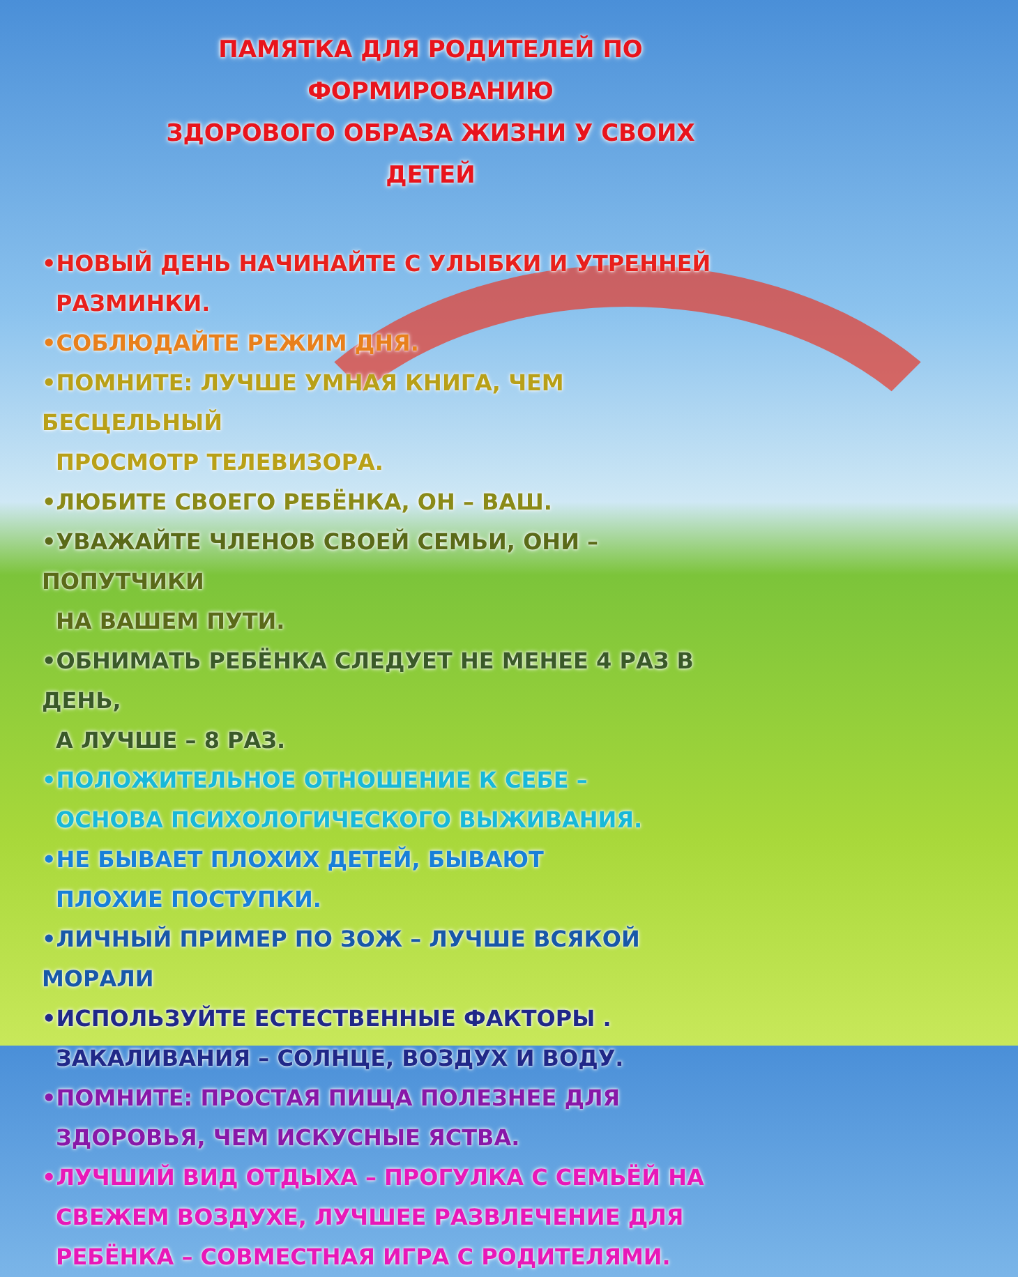ПАМЯТКА ДЛЯ РОДИТЕЛЕЙ ПО ФОРМИРОВАНИЮ
ЗДОРОВОГО ОБРАЗА ЖИЗНИ У СВОИХ ДЕТЕЙ
•НОВЫЙ ДЕНЬ НАЧИНАЙТЕ С УЛЫБКИ И УТРЕННЕЙ
РАЗМИНКИ.
•СОБЛЮДАЙТЕ РЕЖИМ ДНЯ.
•ПОМНИТЕ: ЛУЧШЕ УМНАЯ КНИГА, ЧЕМ БЕСЦЕЛЬНЫЙ
ПРОСМОТР ТЕЛЕВИЗОРА.
•ЛЮБИТЕ СВОЕГО РЕБЁНКА, ОН – ВАШ.
•УВАЖАЙТЕ ЧЛЕНОВ СВОЕЙ СЕМЬИ, ОНИ – ПОПУТЧИКИ
НА ВАШЕМ ПУТИ.
•ОБНИМАТЬ РЕБЁНКА СЛЕДУЕТ НЕ МЕНЕЕ 4 РАЗ В ДЕНЬ,
А ЛУЧШЕ – 8 РАЗ.
•ПОЛОЖИТЕЛЬНОЕ ОТНОШЕНИЕ К СЕБЕ –
ОСНОВА ПСИХОЛОГИЧЕСКОГО ВЫЖИВАНИЯ.
•НЕ БЫВАЕТ ПЛОХИХ ДЕТЕЙ, БЫВАЮТ
ПЛОХИЕ ПОСТУПКИ.
•ЛИЧНЫЙ ПРИМЕР ПО ЗОЖ – ЛУЧШЕ ВСЯКОЙ МОРАЛИ
•ИСПОЛЬЗУЙТЕ ЕСТЕСТВЕННЫЕ ФАКТОРЫ .
ЗАКАЛИВАНИЯ – СОЛНЦЕ, ВОЗДУХ И ВОДУ.
•ПОМНИТЕ: ПРОСТАЯ ПИЩА ПОЛЕЗНЕЕ ДЛЯ
ЗДОРОВЬЯ, ЧЕМ ИСКУСНЫЕ ЯСТВА.
•ЛУЧШИЙ ВИД ОТДЫХА – ПРОГУЛКА С СЕМЬЁЙ НА
СВЕЖЕМ ВОЗДУХЕ, ЛУЧШЕЕ РАЗВЛЕЧЕНИЕ ДЛЯ
РЕБЁНКА – СОВМЕСТНАЯ ИГРА С РОДИТЕЛЯМИ.